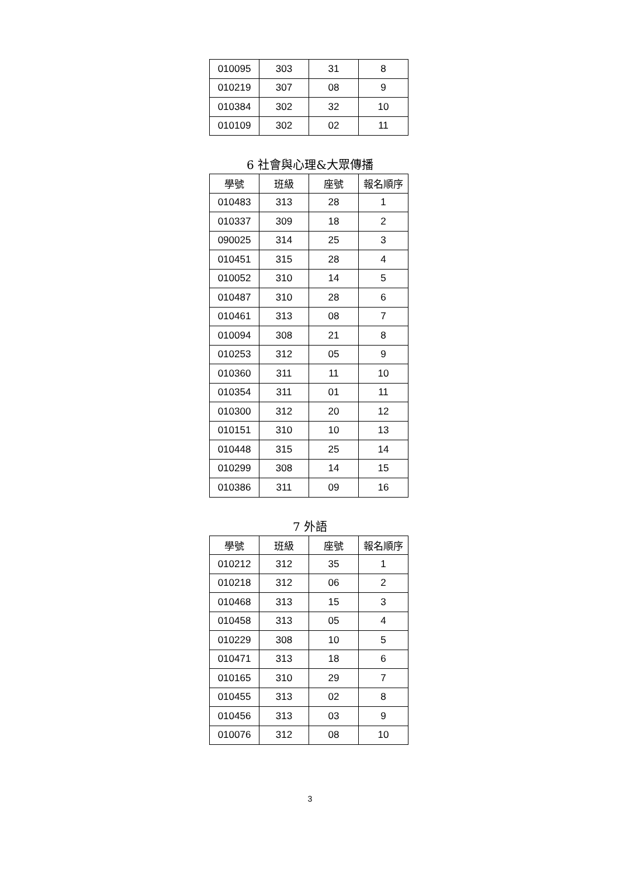| 010095 | 303 | 31 | 8 |
| 010219 | 307 | 08 | 9 |
| 010384 | 302 | 32 | 10 |
| 010109 | 302 | 02 | 11 |
6 社會與心理&大眾傳播
| 學號 | 班級 | 座號 | 報名順序 |
| --- | --- | --- | --- |
| 010483 | 313 | 28 | 1 |
| 010337 | 309 | 18 | 2 |
| 090025 | 314 | 25 | 3 |
| 010451 | 315 | 28 | 4 |
| 010052 | 310 | 14 | 5 |
| 010487 | 310 | 28 | 6 |
| 010461 | 313 | 08 | 7 |
| 010094 | 308 | 21 | 8 |
| 010253 | 312 | 05 | 9 |
| 010360 | 311 | 11 | 10 |
| 010354 | 311 | 01 | 11 |
| 010300 | 312 | 20 | 12 |
| 010151 | 310 | 10 | 13 |
| 010448 | 315 | 25 | 14 |
| 010299 | 308 | 14 | 15 |
| 010386 | 311 | 09 | 16 |
7 外語
| 學號 | 班級 | 座號 | 報名順序 |
| --- | --- | --- | --- |
| 010212 | 312 | 35 | 1 |
| 010218 | 312 | 06 | 2 |
| 010468 | 313 | 15 | 3 |
| 010458 | 313 | 05 | 4 |
| 010229 | 308 | 10 | 5 |
| 010471 | 313 | 18 | 6 |
| 010165 | 310 | 29 | 7 |
| 010455 | 313 | 02 | 8 |
| 010456 | 313 | 03 | 9 |
| 010076 | 312 | 08 | 10 |
3